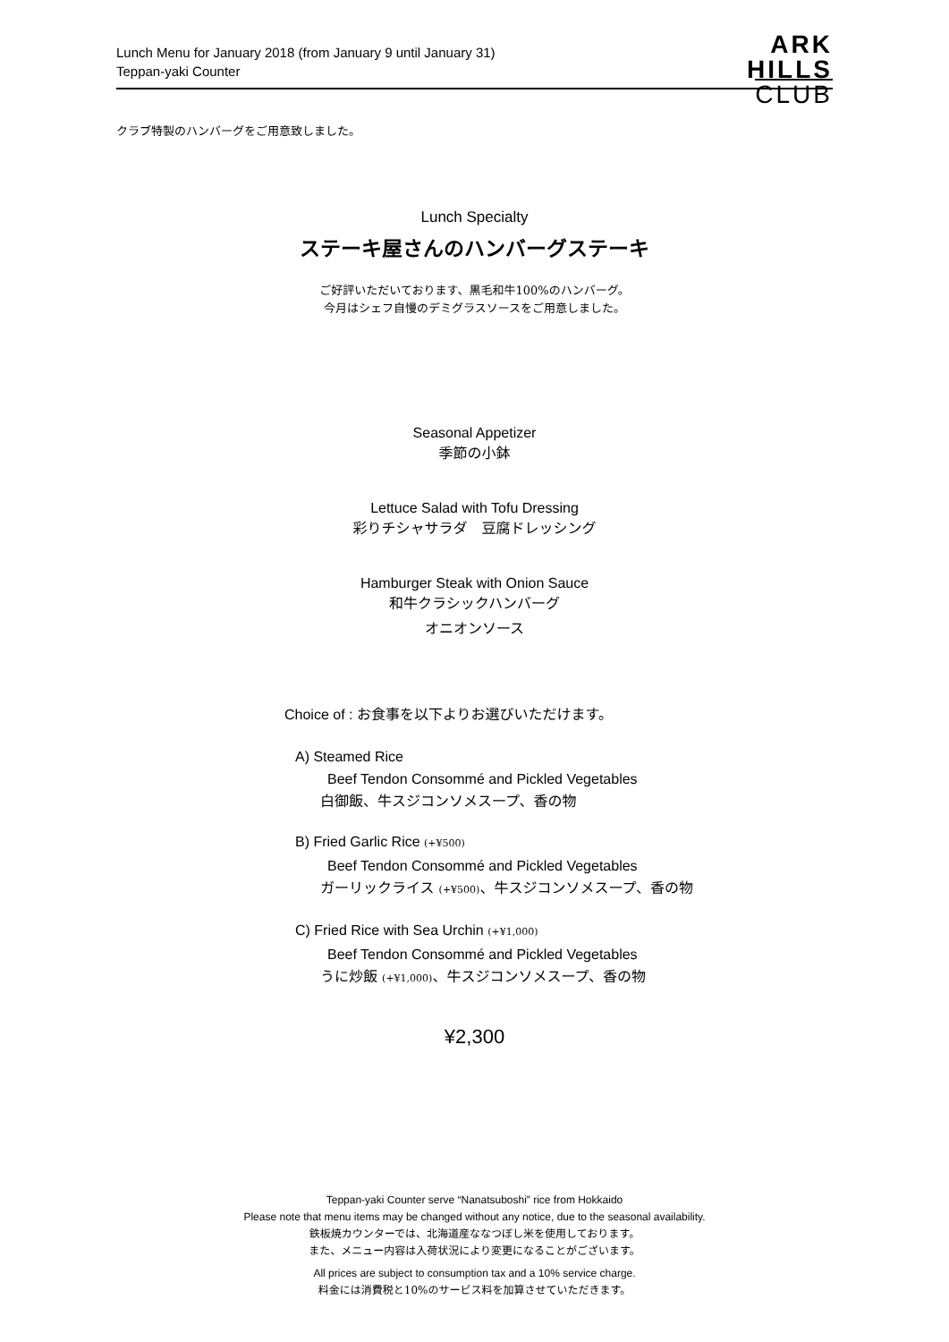Lunch Menu for January 2018 (from January 9 until January 31)
Teppan-yaki Counter
ARK
HILLS
CLUB
クラブ特製のハンバーグをご用意致しました。
Lunch Specialty
ステーキ屋さんのハンバーグステーキ
ご好評いただいております、黒毛和牛100%のハンバーグ。
今月はシェフ自慢のデミグラスソースをご用意しました。
Seasonal Appetizer
季節の小鉢
Lettuce Salad with Tofu Dressing
彩りチシャサラダ　豆腐ドレッシング
Hamburger Steak with Onion Sauce
和牛クラシックハンバーグ
オニオンソース
Choice of : お食事を以下よりお選びいただけます。
A) Steamed Rice
Beef Tendon Consommé and Pickled Vegetables
白御飯、牛スジコンソメスープ、香の物
B) Fried Garlic Rice (+¥500)
Beef Tendon Consommé and Pickled Vegetables
ガーリックライス (+¥500)、牛スジコンソメスープ、香の物
C) Fried Rice with Sea Urchin (+¥1,000)
Beef Tendon Consommé and Pickled Vegetables
うに炒飯 (+¥1,000)、牛スジコンソメスープ、香の物
¥2,300
Teppan-yaki Counter serve “Nanatsuboshi” rice from Hokkaido
Please note that menu items may be changed without any notice, due to the seasonal availability.
鉄板焼カウンターでは、北海道産ななつぼし米を使用しております。
また、メニュー内容は入荷状況により変更になることがございます。
All prices are subject to consumption tax and a 10% service charge.
料金には消費税と10%のサービス料を加算させていただきます。